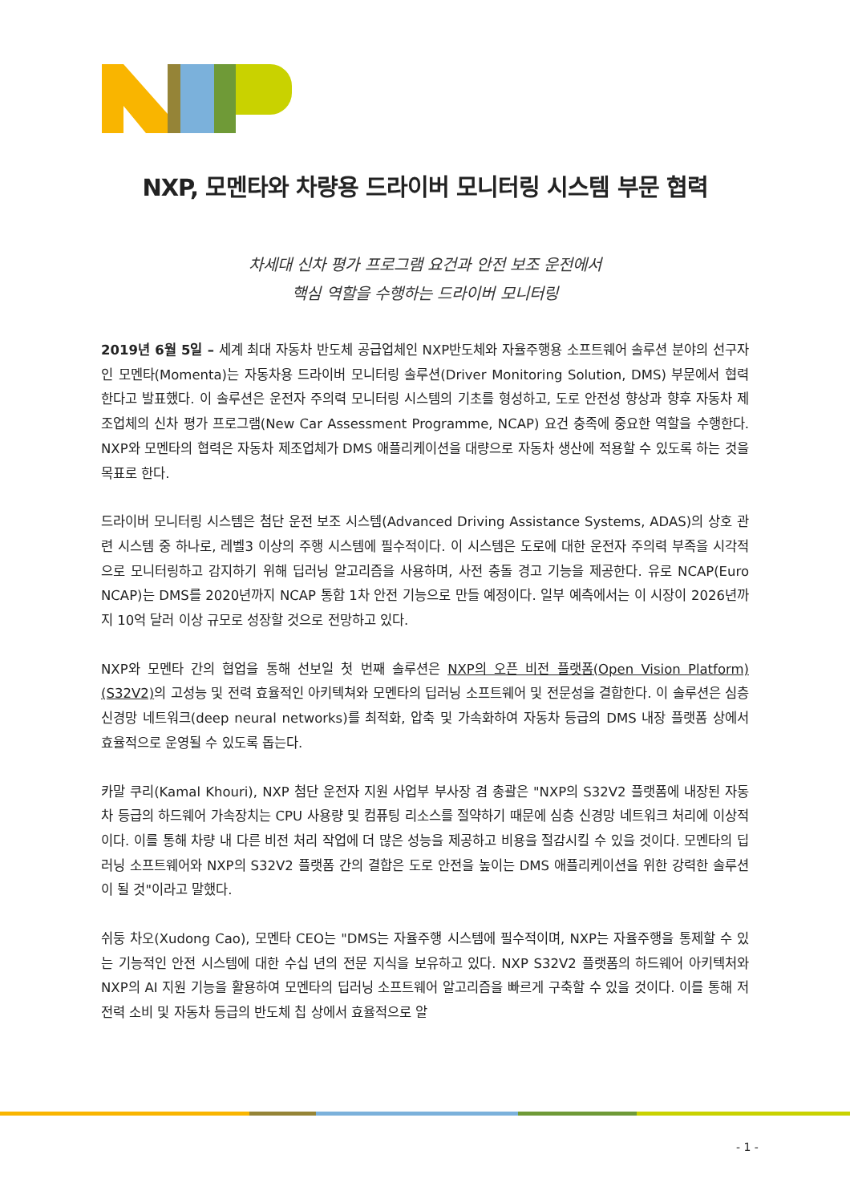NXP, 모멘타와 차량용 드라이버 모니터링 시스템 부문 협력
차세대 신차 평가 프로그램 요건과 안전 보조 운전에서
핵심 역할을 수행하는 드라이버 모니터링
2019년 6월 5일 – 세계 최대 자동차 반도체 공급업체인 NXP반도체와 자율주행용 소프트웨어 솔루션 분야의 선구자인 모멘타(Momenta)는 자동차용 드라이버 모니터링 솔루션(Driver Monitoring Solution, DMS) 부문에서 협력한다고 발표했다. 이 솔루션은 운전자 주의력 모니터링 시스템의 기초를 형성하고, 도로 안전성 향상과 향후 자동차 제조업체의 신차 평가 프로그램(New Car Assessment Programme, NCAP) 요건 충족에 중요한 역할을 수행한다. NXP와 모멘타의 협력은 자동차 제조업체가 DMS 애플리케이션을 대량으로 자동차 생산에 적용할 수 있도록 하는 것을 목표로 한다.
드라이버 모니터링 시스템은 첨단 운전 보조 시스템(Advanced Driving Assistance Systems, ADAS)의 상호 관련 시스템 중 하나로, 레벨3 이상의 주행 시스템에 필수적이다. 이 시스템은 도로에 대한 운전자 주의력 부족을 시각적으로 모니터링하고 감지하기 위해 딥러닝 알고리즘을 사용하며, 사전 충돌 경고 기능을 제공한다. 유로 NCAP(Euro NCAP)는 DMS를 2020년까지 NCAP 통합 1차 안전 기능으로 만들 예정이다. 일부 예측에서는 이 시장이 2026년까지 10억 달러 이상 규모로 성장할 것으로 전망하고 있다.
NXP와 모멘타 간의 협업을 통해 선보일 첫 번째 솔루션은 NXP의 오픈 비전 플랫폼(Open Vision Platform)(S32V2) 의 고성능 및 전력 효율적인 아키텍쳐와 모멘타의 딥러닝 소프트웨어 및 전문성을 결합한다. 이 솔루션은 심층 신경망 네트워크(deep neural networks)를 최적화, 압축 및 가속화하여 자동차 등급의 DMS 내장 플랫폼 상에서 효율적으로 운영될 수 있도록 돕는다.
카말 쿠리(Kamal Khouri), NXP 첨단 운전자 지원 사업부 부사장 겸 총괄은 "NXP의 S32V2 플랫폼에 내장된 자동차 등급의 하드웨어 가속장치는 CPU 사용량 및 컴퓨팅 리소스를 절약하기 때문에 심층 신경망 네트워크 처리에 이상적이다. 이를 통해 차량 내 다른 비전 처리 작업에 더 많은 성능을 제공하고 비용을 절감시킬 수 있을 것이다. 모멘타의 딥러닝 소프트웨어와 NXP의 S32V2 플랫폼 간의 결합은 도로 안전을 높이는 DMS 애플리케이션을 위한 강력한 솔루션이 될 것"이라고 말했다.
쉬둥 차오(Xudong Cao), 모멘타 CEO는 "DMS는 자율주행 시스템에 필수적이며, NXP는 자율주행을 통제할 수 있는 기능적인 안전 시스템에 대한 수십 년의 전문 지식을 보유하고 있다. NXP S32V2 플랫폼의 하드웨어 아키텍처와 NXP의 AI 지원 기능을 활용하여 모멘타의 딥러닝 소프트웨어 알고리즘을 빠르게 구축할 수 있을 것이다. 이를 통해 저전력 소비 및 자동차 등급의 반도체 칩 상에서 효율적으로 알
- 1 -